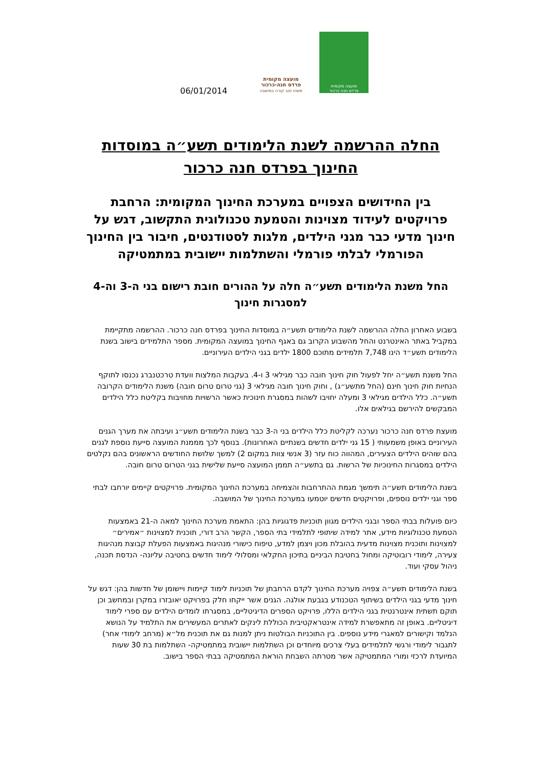מועצה מקומית
פרדס חנה-כרכור
משהו טוב קורה במושבה
מועצה מקומית
פרדס חנה כרכור
06/01/2014
החלה ההרשמה לשנת הלימודים תשע״ה במוסדות החינוך בפרדס חנה כרכור
בין החידושים הצפויים במערכת החינוך המקומית: הרחבת פרויקטים לעידוד מצוינות והטמעת טכנולוגית התקשוב, דגש על חינוך מדעי כבר מגני הילדים, מלגות לסטודנטים, חיבור בין החינוך הפורמלי לבלתי פורמלי והשתלמות יישובית במתמטיקה
החל משנת הלימודים תשע״ה חלה על ההורים חובת רישום בני ה-3 וה-4 למסגרות חינוך
בשבוע האחרון החלה ההרשמה לשנת הלימודים תשע״ה במוסדות החינוך בפרדס חנה כרכור. ההרשמה מתקיימת במקביל באתר האינטרנט והחל מהשבוע הקרוב גם באגף החינוך במועצה המקומית. מספר התלמידים בישוב בשנת הלימודים תשע״ד הינו 7,748 תלמידים מתוכם 1800 ילדים בגני הילדים העירוניים.
החל משנת תשע״ה יחל לפעול חוק חינוך חובה כבר מגילאי 3 ו-4. בעקבות המלצות וועדת טרכטנברג נכנסו לתוקף הנחיות חוק חינוך חינם (החל מתשע״ג) , וחוק חינוך חובה מגילאי 3 (גני טרום טרום חובה) משנת הלימודים הקרובה תשע״ה. כלל הילדים מגילאי 3 ומעלה יחויבו לשהות במסגרת חינוכית כאשר הרשויות מחויבות בקליטת כלל הילדים המבקשים להירשם בגילאים אלו.
מועצת פרדס חנה כרכור נערכה לקליטת כלל הילדים בני ה-3 כבר בשנת הלימודים תשע״ג ועיבתה את מערך הגנים העירוניים באופן משמעותי ( 15 גני ילדים חדשים בשנתיים האחרונות). בנוסף לכך מממנת המועצה סייעת נוספת לגנים בהם שוהים הילדים הצעירים, המהווה כוח עזר (3 אנשי צוות במקום 2) למשך שלושת החודשים הראשונים בהם נקלטים הילדים במסגרות החינוכיות של הרשות. גם בתשע״ה תממן המועצה סייעת שלישית בגני הטרום טרום חובה.
בשנת הלימודים תשע״ה תימשך מגמת ההתרחבות והצמיחה במערכת החינוך המקומית. פרויקטים קיימים יורחבו לבתי ספר וגני ילדים נוספים, ופרויקטים חדשים יוטמעו במערכת החינוך של המושבה.
כיום פועלות בבתי הספר ובגני הילדים מגוון תוכניות פדגוגיות בהן: התאמת מערכת החינוך למאה ה-21 באמצעות הטמעת טכנולוגיות מידע, אתר למידה שיתופי לתלמידי בתי הספר, הקשר הרב דורי, תוכנית למצוינות ״אמירים״ למצוינות ותוכנית מצוינות מדעית בהובלת מכון ויצמן למדע, טיפוח כישורי מנהיגות באמצעות הפעלת קבוצת מנהיגות צעירה, לימודי רובוטיקה ומחול בחטיבת הביניים בתיכון החקלאי ומסלולי לימוד חדשים בחטיבה עליונה- הנדסת תכנה, ניהול עסקי ועוד.
בשנת הלימודים תשע״ה צפויה מערכת החינוך לקדם הרחבתן של תוכניות לימוד קיימות ויישומן של חדשות בהן: דגש על חינוך מדעי בגני הילדים בשיתוף הטכנודע בגבעת אולגה. הגנים אשר ייקחו חלק בפרויקט יאובזרו במקרן ובמחשב וכן תוקם תשתית אינטרנטית בגני הילדים הללו, פרויקט הספרים הדיגיטליים, במסגרתו לומדים הילדים עם ספרי לימוד דיגיטליים. באופן זה מתאפשרת למידה אינטראקטיבית הכוללת לינקים לאתרים המעשירים את התלמיד על הנושא הנלמד וקישורים למאגרי מידע נוספים. בין התוכניות הבולטות ניתן למנות גם את תוכנית מל״א (מרחב לימודי אחר) לתגבור לימודי ורגשי לתלמידים בעלי צרכים מיוחדים וכן השתלמות יישובית במתמטיקה- השתלמות בת 30 שעות המיועדת לרכזי ומורי המתמטיקה אשר מטרתה השבחת הוראת המתמטיקה בבתי הספר בישוב.